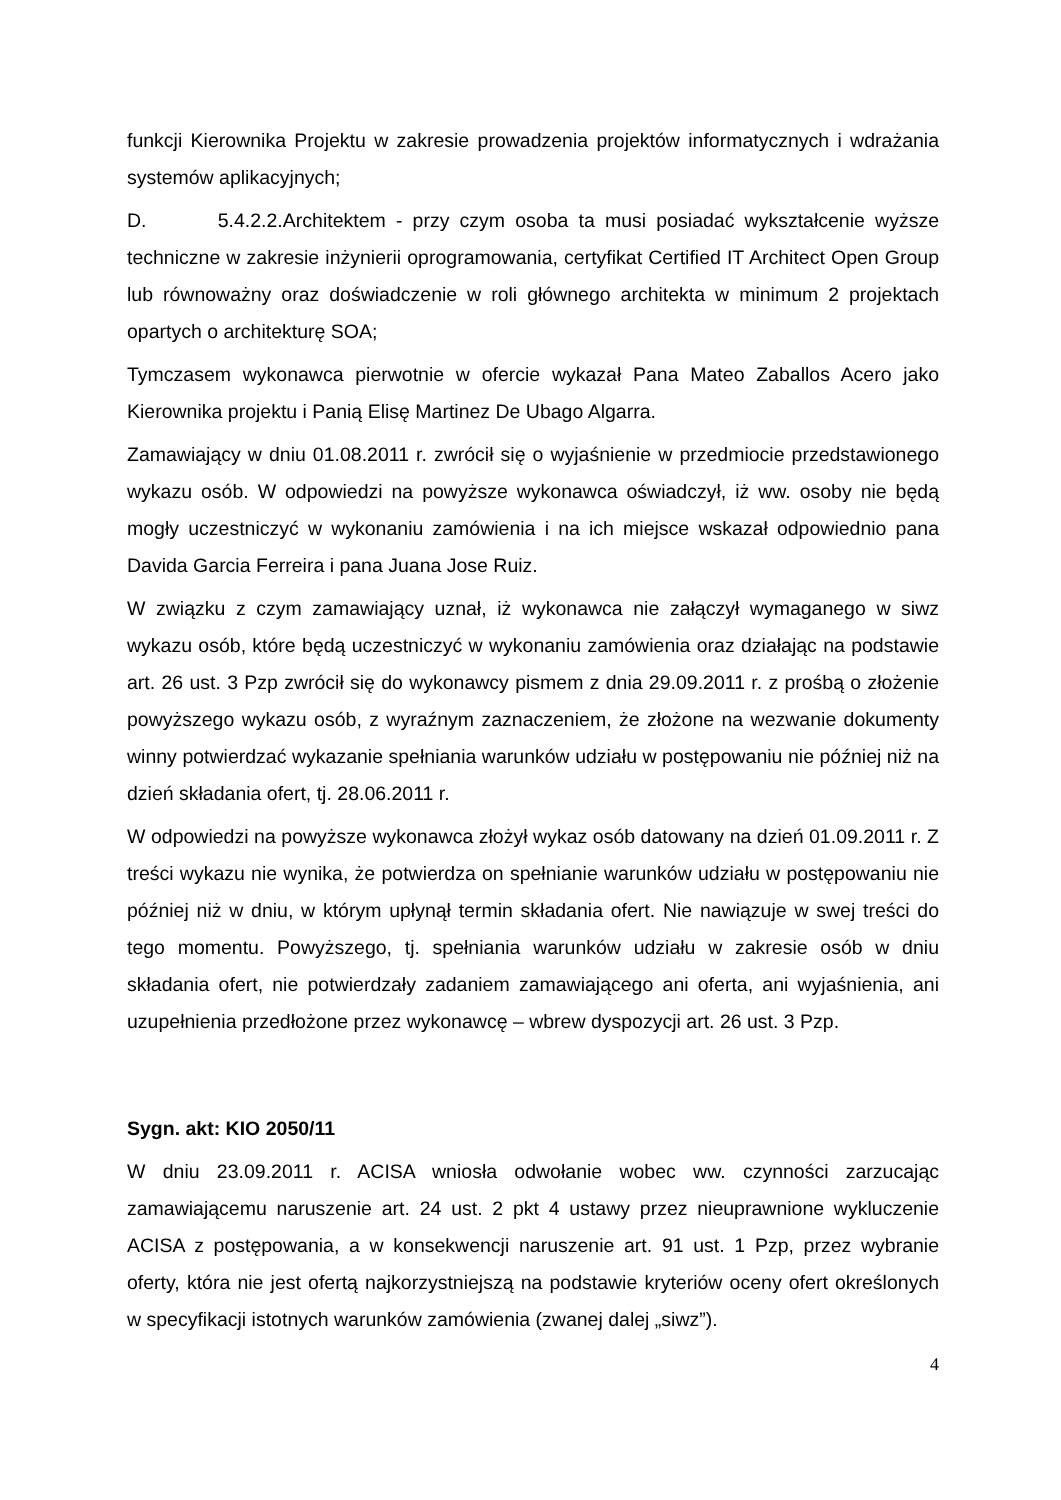funkcji Kierownika Projektu w zakresie prowadzenia projektów informatycznych i wdrażania systemów aplikacyjnych;
D. 5.4.2.2.Architektem - przy czym osoba ta musi posiadać wykształcenie wyższe techniczne w zakresie inżynierii oprogramowania, certyfikat Certified IT Architect Open Group lub równoważny oraz doświadczenie w roli głównego architekta w minimum 2 projektach opartych o architekturę SOA;
Tymczasem wykonawca pierwotnie w ofercie wykazał Pana Mateo Zaballos Acero jako Kierownika projektu i Panią Elisę Martinez De Ubago Algarra.
Zamawiający w dniu 01.08.2011 r. zwrócił się o wyjaśnienie w przedmiocie przedstawionego wykazu osób. W odpowiedzi na powyższe wykonawca oświadczył, iż ww. osoby nie będą mogły uczestniczyć w wykonaniu zamówienia i na ich miejsce wskazał odpowiednio pana Davida Garcia Ferreira i pana Juana Jose Ruiz.
W związku z czym zamawiający uznał, iż wykonawca nie załączył wymaganego w siwz wykazu osób, które będą uczestniczyć w wykonaniu zamówienia oraz działając na podstawie art. 26 ust. 3 Pzp zwrócił się do wykonawcy pismem z dnia 29.09.2011 r. z prośbą o złożenie powyższego wykazu osób, z wyraźnym zaznaczeniem, że złożone na wezwanie dokumenty winny potwierdzać wykazanie spełniania warunków udziału w postępowaniu nie później niż na dzień składania ofert, tj. 28.06.2011 r.
W odpowiedzi na powyższe wykonawca złożył wykaz osób datowany na dzień 01.09.2011 r. Z treści wykazu nie wynika, że potwierdza on spełnianie warunków udziału w postępowaniu nie później niż w dniu, w którym upłynął termin składania ofert. Nie nawiązuje w swej treści do tego momentu. Powyższego, tj. spełniania warunków udziału w zakresie osób w dniu składania ofert, nie potwierdzały zadaniem zamawiającego ani oferta, ani wyjaśnienia, ani uzupełnienia przedłożone przez wykonawcę – wbrew dyspozycji art. 26 ust. 3 Pzp.
Sygn. akt: KIO 2050/11
W dniu 23.09.2011 r. ACISA wniosła odwołanie wobec ww. czynności zarzucając zamawiającemu naruszenie art. 24 ust. 2 pkt 4 ustawy przez nieuprawnione wykluczenie ACISA z postępowania, a w konsekwencji naruszenie art. 91 ust. 1 Pzp, przez wybranie oferty, która nie jest ofertą najkorzystniejszą na podstawie kryteriów oceny ofert określonych w specyfikacji istotnych warunków zamówienia (zwanej dalej „siwz”).
4